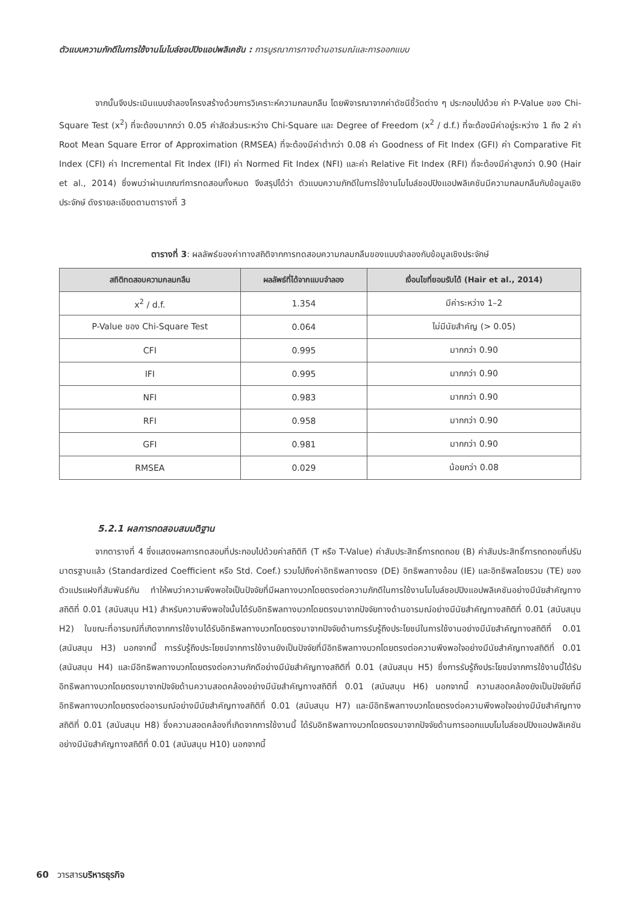ตัวแบบความภักดีในการใช้งานโมไบล์ชอปปิงแอปพลิเคชัน : การบูรณาการทางด้านอารมณ์และการออกแบบ
จากนั้นจึงประเมินแบบจำลองโครงสร้างด้วยการวิเคราะห์ความกลมกลืน โดยพิจารณาจากค่าดัชนีชี้วัดต่าง ๆ ประกอบไปด้วย ค่า P-Value ของ Chi-Square Test (x<sup>2</sup>) ที่จะต้องมากกว่า 0.05 ค่าสัดส่วนระหว่าง Chi-Square และ Degree of Freedom (x<sup>2</sup> / d.f.) ที่จะต้องมีค่าอยู่ระหว่าง 1 ถึง 2 ค่า Root Mean Square Error of Approximation (RMSEA) ที่จะต้องมีค่าต่ำกว่า 0.08 ค่า Goodness of Fit Index (GFI) ค่า Comparative Fit Index (CFI) ค่า Incremental Fit Index (IFI) ค่า Normed Fit Index (NFI) และค่า Relative Fit Index (RFI) ที่จะต้องมีค่าสูงกว่า 0.90 (Hair et al., 2014) ซึ่งพบว่าผ่านเกณฑ์การทดสอบทั้งหมด จึงสรุปได้ว่า ตัวแบบความภักดีในการใช้งานโมไบล์ชอปปิงแอปพลิเคชันมีความกลมกลืนกับข้อมูลเชิงประจักษ์ ดังรายละเอียดตามตารางที่ 3
ตารางที่ 3: ผลลัพธ์ของค่าทางสถิติจากการทดสอบความกลมกลืนของแบบจำลองกับข้อมูลเชิงประจักษ์
| สถิติทดสอบความกลมกลืน | ผลลัพธ์ที่ได้จากแบบจำลอง | เงื่อนไขที่ยอมรับได้ (Hair et al., 2014) |
| --- | --- | --- |
| x<sup>2</sup> / d.f. | 1.354 | มีค่าระหว่าง 1–2 |
| P-Value ของ Chi-Square Test | 0.064 | ไม่มีนัยสำคัญ (> 0.05) |
| CFI | 0.995 | มากกว่า 0.90 |
| IFI | 0.995 | มากกว่า 0.90 |
| NFI | 0.983 | มากกว่า 0.90 |
| RFI | 0.958 | มากกว่า 0.90 |
| GFI | 0.981 | มากกว่า 0.90 |
| RMSEA | 0.029 | น้อยกว่า 0.08 |
5.2.1 ผลการทดสอบสมมติฐาน
จากตารางที่ 4 ซึ่งแสดงผลการทดสอบที่ประกอบไปด้วยค่าสถิติที (T หรือ T-Value) ค่าสัมประสิทธิ์การถดถอย (B) ค่าสัมประสิทธิ์การถดถอยที่ปรับมาตรฐานแล้ว (Standardized Coefficient หรือ Std. Coef.) รวมไปถึงค่าอิทธิพลทางตรง (DE) อิทธิพลทางอ้อม (IE) และอิทธิพลโดยรวม (TE) ของตัวแปรแฝงที่สัมพันธ์กัน ทำให้พบว่าความพึงพอใจเป็นปัจจัยที่มีผลทางบวกโดยตรงต่อความภักดีในการใช้งานโมไบล์ชอปปิงแอปพลิเคชันอย่างมีนัยสำคัญทางสถิติที่ 0.01 (สนับสนุน H1) สำหรับความพึงพอใจนั้นได้รับอิทธิพลทางบวกโดยตรงมาจากปัจจัยทางด้านอารมณ์อย่างมีนัยสำคัญทางสถิติที่ 0.01 (สนับสนุน H2) ในขณะที่อารมณ์ที่เกิดจากการใช้งานได้รับอิทธิพลทางบวกโดยตรงมาจากปัจจัยด้านการรับรู้ถึงประโยชน์ในการใช้งานอย่างมีนัยสำคัญทางสถิติที่ 0.01 (สนับสนุน H3) นอกจากนี้ การรับรู้ถึงประโยชน์จากการใช้งานยังเป็นปัจจัยที่มีอิทธิพลทางบวกโดยตรงต่อความพึงพอใจอย่างมีนัยสำคัญทางสถิติที่ 0.01 (สนับสนุน H4) และมีอิทธิพลทางบวกโดยตรงต่อความภักดีอย่างมีนัยสำคัญทางสถิติที่ 0.01 (สนับสนุน H5) ซึ่งการรับรู้ถึงประโยชน์จากการใช้งานนี้ได้รับอิทธิพลทางบวกโดยตรงมาจากปัจจัยด้านความสอดคล้องอย่างมีนัยสำคัญทางสถิติที่ 0.01 (สนับสนุน H6) นอกจากนี้ ความสอดคล้องยังเป็นปัจจัยที่มีอิทธิพลทางบวกโดยตรงต่ออารมณ์อย่างมีนัยสำคัญทางสถิติที่ 0.01 (สนับสนุน H7) และมีอิทธิพลทางบวกโดยตรงต่อความพึงพอใจอย่างมีนัยสำคัญทางสถิติที่ 0.01 (สนับสนุน H8) ซึ่งความสอดคล้องที่เกิดจากการใช้งานนี้ ได้รับอิทธิพลทางบวกโดยตรงมาจากปัจจัยด้านการออกแบบโมไบล์ชอปปิงแอปพลิเคชันอย่างมีนัยสำคัญทางสถิติที่ 0.01 (สนับสนุน H10) นอกจากนี้
60 วารสารบริหารธุรกิจ